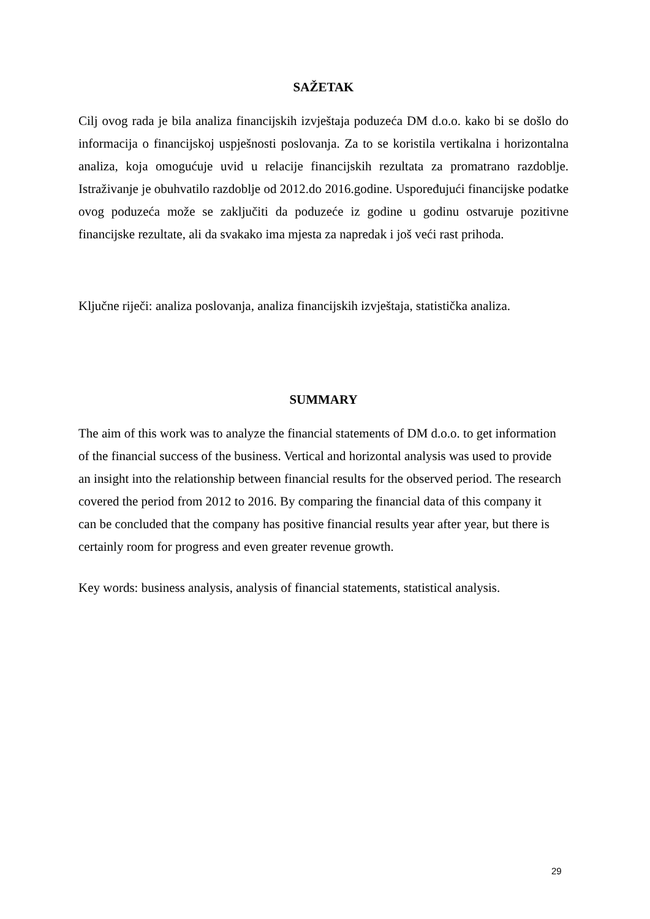SAŽETAK
Cilj ovog rada je bila analiza financijskih izvještaja poduzeća DM d.o.o. kako bi se došlo do informacija o financijskoj uspješnosti poslovanja. Za to se koristila vertikalna i horizontalna analiza, koja omogućuje uvid u relacije financijskih rezultata za promatrano razdoblje. Istraživanje je obuhvatilo razdoblje od 2012.do 2016.godine. Uspoređujući financijske podatke ovog poduzeća može se zaključiti da poduzeće iz godine u godinu ostvaruje pozitivne financijske rezultate, ali da svakako ima mjesta za napredak i još veći rast prihoda.
Ključne riječi: analiza poslovanja, analiza financijskih izvještaja, statistička analiza.
SUMMARY
The aim of this work was to analyze the financial statements of DM d.o.o. to get information
of the financial success of the business. Vertical and horizontal analysis was used to provide
an insight into the relationship between financial results for the observed period. The research
covered the period from 2012 to 2016. By comparing the financial data of this company it
can be concluded that the company has positive financial results year after year, but there is
certainly room for progress and even greater revenue growth.
Key words: business analysis, analysis of financial statements, statistical analysis.
29